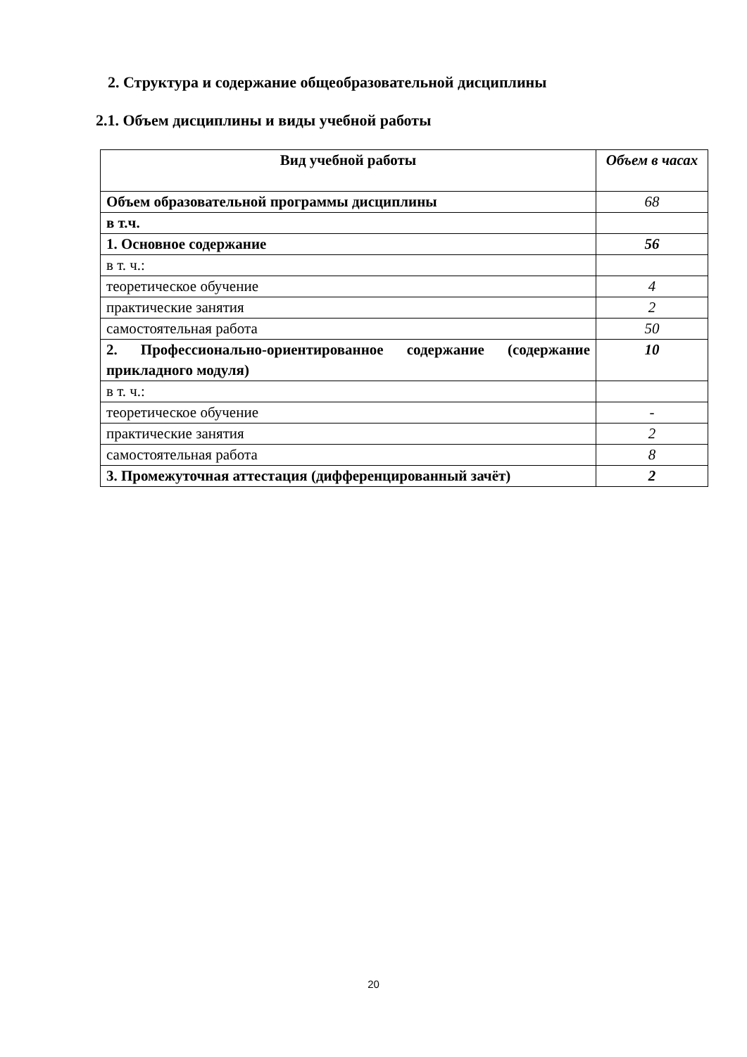2. Структура и содержание общеобразовательной дисциплины
2.1. Объем дисциплины и виды учебной работы
| Вид учебной работы | Объем в часах |
| --- | --- |
| Объем образовательной программы дисциплины | 68 |
| в т.ч. | |
| 1. Основное содержание | 56 |
| в т. ч.: | |
| теоретическое обучение | 4 |
| практические занятия | 2 |
| самостоятельная работа | 50 |
| 2. Профессионально-ориентированное содержание (содержание прикладного модуля) | 10 |
| в т. ч.: | |
| теоретическое обучение | - |
| практические занятия | 2 |
| самостоятельная работа | 8 |
| 3. Промежуточная аттестация (дифференцированный зачёт) | 2 |
20